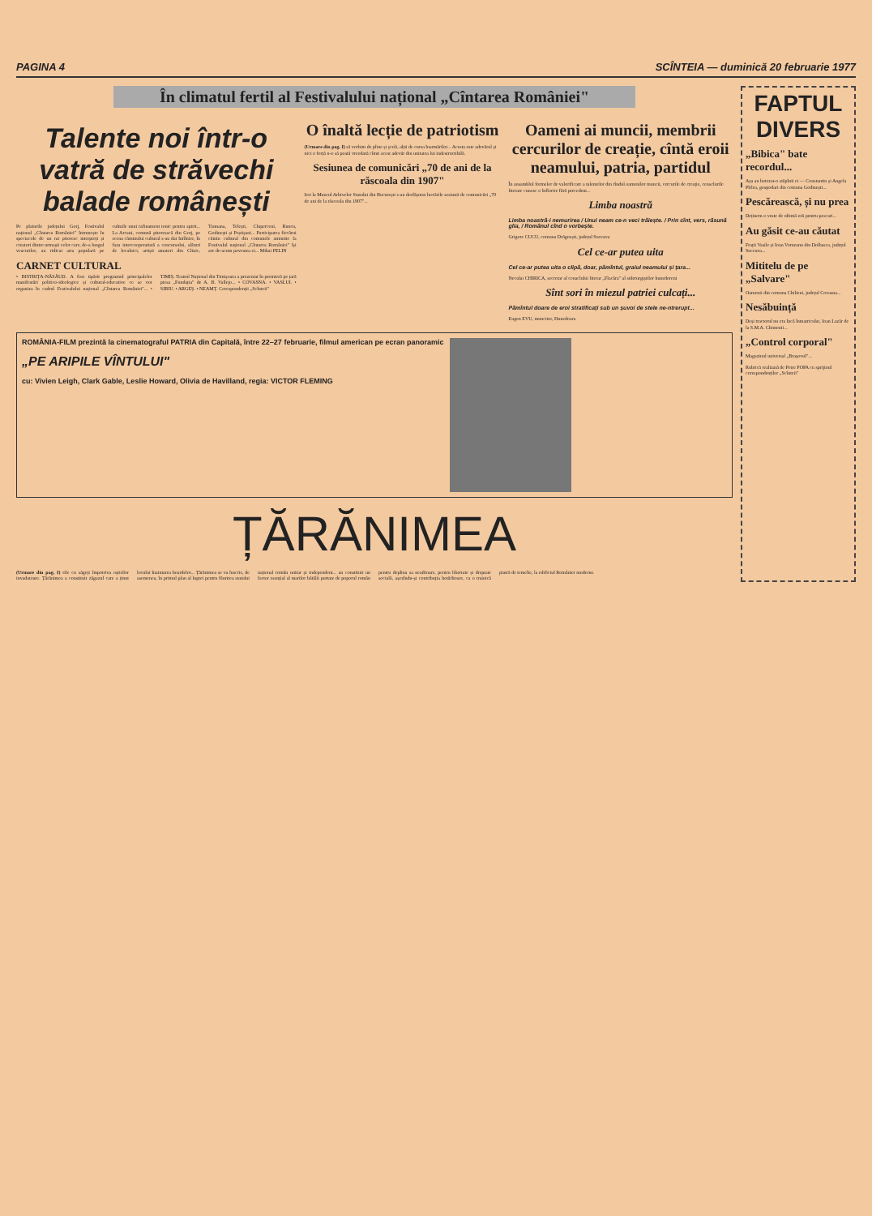PAGINA 4 SCÎNTEIA — duminică 20 februarie 1977
În climatul fertil al Festivalului național „Cîntarea României"
Talente noi într-o vatră de străvechi balade românești
Pe plaiurile județului Gorj, Festivalul național „Cîntarea României" întrunește în spectacole de un rar pitoresc interpreți și creatori dintre urmașii celor care, de-a lungul veacurilor, au ridicat arta populară pe culmile unui rafinament tonic pentru spirit... La Arcani, comună pitorească din Gorj, pe scena căminului cultural s-au dat întîlnire, în faza intercooperatistă a concursului, alături de localnici, artiști amatori din Clinic, Tismana, Telești, Cluperceni, Runcu, Godinești și Peștișani... Participarea fiecărui cămin cultural din comunele amintite la Festivalul național „Cîntarea României" își are de-acum povestea ei... Mihai PELIN
CARNET CULTURAL
• BISTRIȚA-NĂSĂUD. A fost tipărit programul principalelor manifestări politico-ideologice și cultural-educative ce se vor organiza în cadrul Festivalului național „Cîntarea României"... • TIMIȘ. Teatrul Național din Timișoara a prezentat în premieră pe țară piesa „Fundația" de A. B. Vallejo... • COVASNA. • VASLUI. • SIBIU. • ARGEȘ. • NEAMȚ. Corespondenții „Scînteii"
O înaltă lecție de patriotism
(Urmare din pag. I) să vorbim de pîine și școli, alții de cursa înarmărilor... Acesta este adevărul și nici o forță n-o să poată vreodată clinti acest adevăr din unitatea lui indestructibilă.
Sesiunea de comunicări „70 de ani de la răscoala din 1907"
Ieri la Muzeul Arhivelor Statului din București s-au desfășurat lucrările sesiunii de comunicări „70 de ani de la răscoala din 1907"...
Oameni ai muncii, membrii cercurilor de creație, cîntă eroii neamului, patria, partidul
În ansamblul formelor de valorificare a talentelor din rîndul oamenilor muncii, cercurile de creație, cenaclurile literare cunosc o înflorire fără precedent...
Limba noastră
Limba noastră-i nemurirea / Unui neam ce-n veci trăiește. / Prin cînt, vers, răsună glia, / Românul cînd o vorbește.
Grigore CUCU, comuna Drăgoești, județul Suceava
Cel ce-ar putea uita
Cel ce-ar putea uita o clipă, doar, pămîntul, graiul neamului și țara...
Neculai CHIRICA, secretar al cenaclului literar „Flacăra" al siderurgiștilor hunedoreni
Sînt sori în miezul patriei culcați...
Pămîntul doare de eroi stratificați sub un șuvoi de stele ne-ntrerupt...
Eugen EVU, muncitor, Hunedoara
ROMÂNIA-FILM prezintă la cinematograful PATRIA din Capitală, între 22–27 februarie, filmul american pe ecran panoramic
„PE ARIPILE VÎNTULUI"
cu: Vivien Leigh, Clark Gable, Leslie Howard, Olivia de Havilland, regia: VICTOR FLEMING
ȚĂRĂNIMEA
(Urmare din pag. I) rile cu săgeți împotriva oștirilor invadatoare. Țărănimea a constituit zăgazul care a ținut locului înaintarea hoardelor... Țărănimea se va înscrie, de asemenea, în primul plan al luptei pentru făurirea statului național român unitar și independent... au constituit un factor esențial al marilor bătălii purtate de poporul român pentru deplina sa neatîrnare, pentru libertate și dreptate socială, așezîndu-și contribuția hotărîtoare, ca o trainică piatră de temelie, la edificiul României moderne.
FAPTUL DIVERS
„Bibica" bate recordul...
Așa au botezat-o stăpînii ei — Constantin și Angela Pîrlea, gospodari din comuna Godinești...
Pescărească, și nu prea
Deținem o veste de ultimă oră pentru pescari...
Au găsit ce-au căutat
Frații Vasile și Ioan Vorneanu din Dolhasca, județul Suceava...
Mititelu de pe „Salvare"
Oamenii din comuna Chilieni, județul Covasna...
Nesăbuință
Deși tractorul nu era încă înmatriculat, Ioan Lazăr de la S.M.A. Chintenii...
„Control corporal"
Magazinul universal „Brașovul"...
Rubrică realizată de Petre POPA cu sprijinul corespondenților „Scînteii"